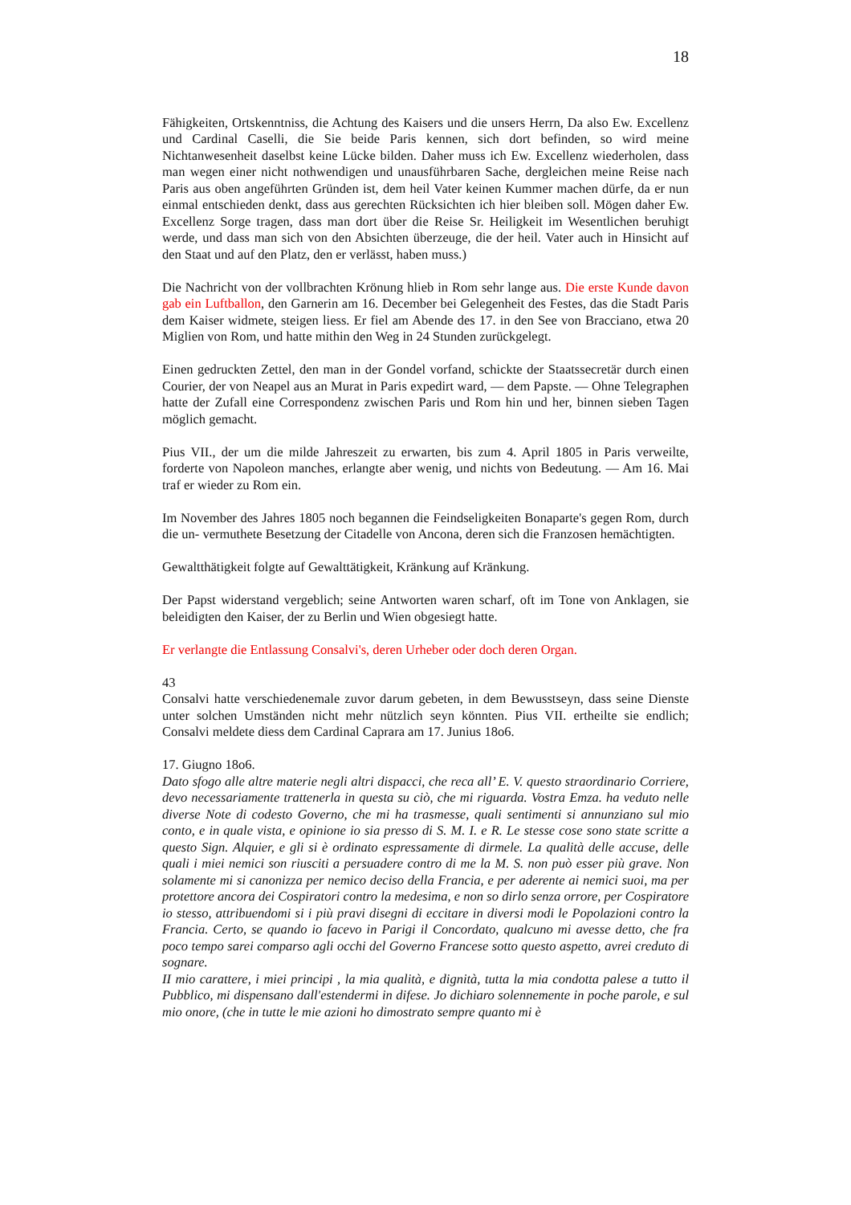18
Fähigkeiten, Ortskenntniss, die Achtung des Kaisers und die unsers Herrn, Da also Ew. Excellenz und Cardinal Caselli, die Sie beide Paris kennen, sich dort befinden, so wird meine Nichtanwesenheit daselbst keine Lücke bilden. Daher muss ich Ew. Excellenz wiederholen, dass man wegen einer nicht nothwendigen und unausführbaren Sache, dergleichen meine Reise nach Paris aus oben angeführten Gründen ist, dem heil Vater keinen Kummer machen dürfe, da er nun einmal entschieden denkt, dass aus gerechten Rücksichten ich hier bleiben soll. Mögen daher Ew. Excellenz Sorge tragen, dass man dort über die Reise Sr. Heiligkeit im Wesentlichen beruhigt werde, und dass man sich von den Absichten überzeuge, die der heil. Vater auch in Hinsicht auf den Staat und auf den Platz, den er verlässt, haben muss.)
Die Nachricht von der vollbrachten Krönung hlieb in Rom sehr lange aus. Die erste Kunde davon gab ein Luftballon, den Garnerin am 16. December bei Gelegenheit des Festes, das die Stadt Paris dem Kaiser widmete, steigen liess. Er fiel am Abende des 17. in den See von Bracciano, etwa 20 Miglien von Rom, und hatte mithin den Weg in 24 Stunden zurückgelegt.
Einen gedruckten Zettel, den man in der Gondel vorfand, schickte der Staatssecretär durch einen Courier, der von Neapel aus an Murat in Paris expedirt ward, — dem Papste. — Ohne Telegraphen hatte der Zufall eine Correspondenz zwischen Paris und Rom hin und her, binnen sieben Tagen möglich gemacht.
Pius VII., der um die milde Jahreszeit zu erwarten, bis zum 4. April 1805 in Paris verweilte, forderte von Napoleon manches, erlangte aber wenig, und nichts von Bedeutung. — Am 16. Mai traf er wieder zu Rom ein.
Im November des Jahres 1805 noch begannen die Feindseligkeiten Bonaparte's gegen Rom, durch die un- vermuthete Besetzung der Citadelle von Ancona, deren sich die Franzosen hemächtigten.
Gewaltthätigkeit folgte auf Gewalttätigkeit, Kränkung auf Kränkung.
Der Papst widerstand vergeblich; seine Antworten waren scharf, oft im Tone von Anklagen, sie beleidigten den Kaiser, der zu Berlin und Wien obgesiegt hatte.
Er verlangte die Entlassung Consalvi's, deren Urheber oder doch deren Organ.
43
Consalvi hatte verschiedenemale zuvor darum gebeten, in dem Bewusstseyn, dass seine Dienste unter solchen Umständen nicht mehr nützlich seyn könnten. Pius VII. ertheilte sie endlich; Consalvi meldete diess dem Cardinal Caprara am 17. Junius 18o6.
17. Giugno 18o6.
Dato sfogo alle altre materie negli altri dispacci, che reca all’ E. V. questo straordinario Corriere, devo necessariamente trattenerla in questa su ciò, che mi riguarda. Vostra Emza. ha veduto nelle diverse Note di codesto Governo, che mi ha trasmesse, quali sentimenti si annunziano sul mio conto, e in quale vista, e opinione io sia presso di S. M. I. e R. Le stesse cose sono state scritte a questo Sign. Alquier, e gli si è ordinato espressamente di dirmele. La qualità delle accuse, delle quali i miei nemici son riusciti a persuadere contro di me la M. S. non può esser più grave. Non solamente mi si canonizza per nemico deciso della Francia, e per aderente ai nemici suoi, ma per protettore ancora dei Cospiratori contro la medesima, e non so dirlo senza orrore, per Cospiratore io stesso, attribuendomi si i più pravi disegni di eccitare in diversi modi le Popolazioni contro la Francia. Certo, se quando io facevo in Parigi il Concordato, qualcuno mi avesse detto, che fra poco tempo sarei comparso agli occhi del Governo Francese sotto questo aspetto, avrei creduto di sognare.
II mio carattere, i miei principi , la mia qualità, e dignità, tutta la mia condotta palese a tutto il Pubblico, mi dispensano dall'estendermi in difese. Jo dichiaro solennemente in poche parole, e sul mio onore, (che in tutte le mie azioni ho dimostrato sempre quanto mi è